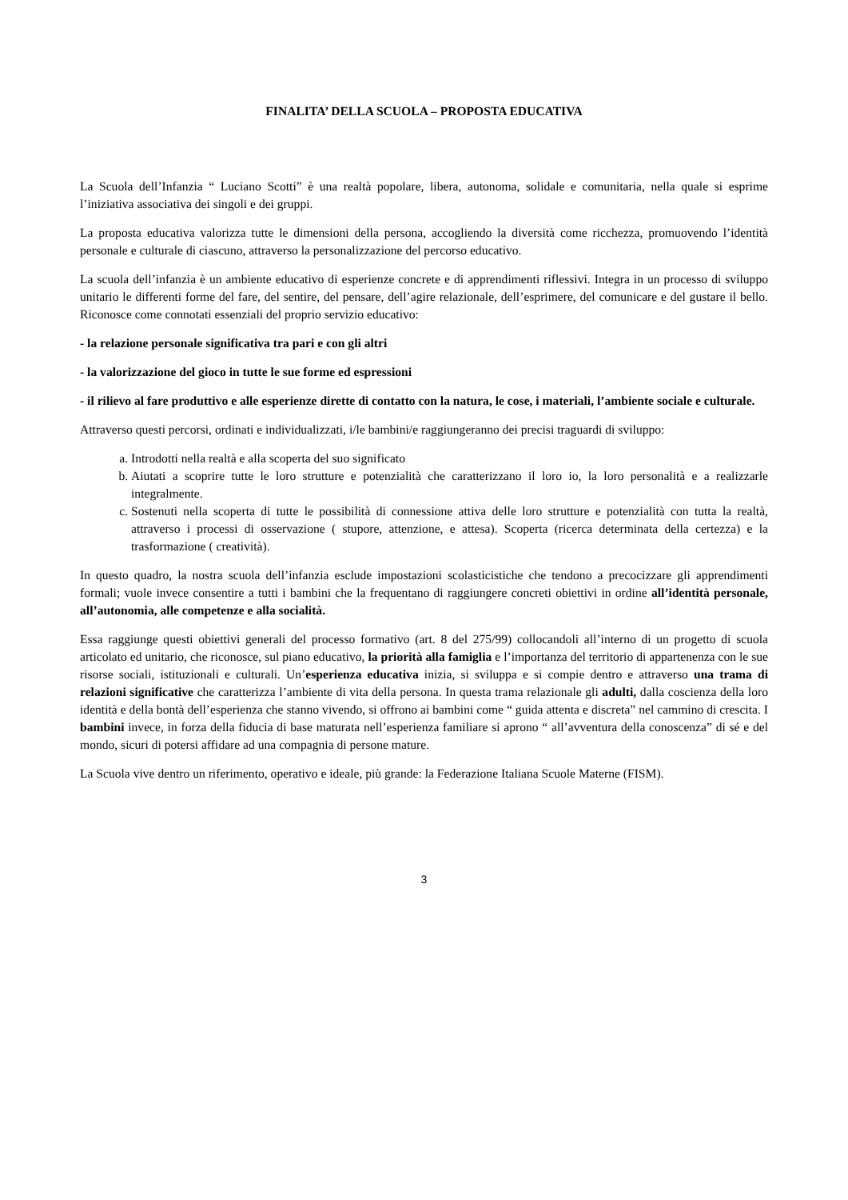FINALITA’ DELLA SCUOLA – PROPOSTA EDUCATIVA
La Scuola dell’Infanzia “ Luciano Scotti” è una realtà popolare, libera, autonoma, solidale e comunitaria, nella quale si esprime l’iniziativa associativa dei singoli e dei gruppi.
La proposta educativa valorizza tutte le dimensioni della persona, accogliendo la diversità come ricchezza, promuovendo l’identità personale e culturale di ciascuno, attraverso la personalizzazione del percorso educativo.
La scuola dell’infanzia è un ambiente educativo di esperienze concrete e di apprendimenti riflessivi. Integra in un processo di sviluppo unitario le differenti forme del fare, del sentire, del pensare, dell’agire relazionale, dell’esprimere, del comunicare e del gustare il bello. Riconosce come connotati essenziali del proprio servizio educativo:
- la relazione personale significativa tra pari e con gli altri
- la valorizzazione del gioco in tutte le sue forme ed espressioni
- il rilievo al fare produttivo e alle esperienze dirette di contatto con la natura, le cose, i materiali, l’ambiente sociale e culturale.
Attraverso questi percorsi, ordinati e individualizzati, i/le bambini/e raggiungeranno dei precisi traguardi di sviluppo:
a. Introdotti nella realtà e alla scoperta del suo significato
b. Aiutati a scoprire tutte le loro strutture e potenzialità che caratterizzano il loro io, la loro personalità e a realizzarle integralmente.
c. Sostenuti nella scoperta di tutte le possibilità di connessione attiva delle loro strutture e potenzialità con tutta la realtà, attraverso i processi di osservazione ( stupore, attenzione, e attesa). Scoperta (ricerca determinata della certezza) e la trasformazione ( creatività).
In questo quadro, la nostra scuola dell’infanzia esclude impostazioni scolasticistiche che tendono a precocizzare gli apprendimenti formali; vuole invece consentire a tutti i bambini che la frequentano di raggiungere concreti obiettivi in ordine all’identità personale, all’autonomia, alle competenze e alla socialità.
Essa raggiunge questi obiettivi generali del processo formativo (art. 8 del 275/99) collocandoli all’interno di un progetto di scuola articolato ed unitario, che riconosce, sul piano educativo, la priorità alla famiglia e l’importanza del territorio di appartenenza con le sue risorse sociali, istituzionali e culturali. Un’esperienza educativa inizia, si sviluppa e si compie dentro e attraverso una trama di relazioni significative che caratterizza l’ambiente di vita della persona. In questa trama relazionale gli adulti, dalla coscienza della loro identità e della bontà dell’esperienza che stanno vivendo, si offrono ai bambini come “ guida attenta e discreta” nel cammino di crescita. I bambini invece, in forza della fiducia di base maturata nell’esperienza familiare si aprono “ all’avventura della conoscenza” di sé e del mondo, sicuri di potersi affidare ad una compagnia di persone mature.
La Scuola vive dentro un riferimento, operativo e ideale, più grande: la Federazione Italiana Scuole Materne (FISM).
3